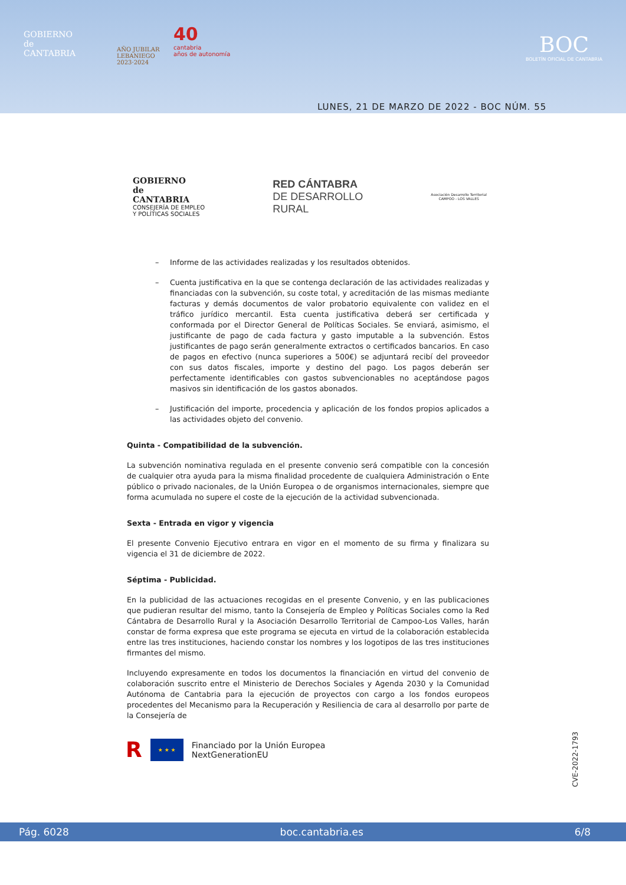GOBIERNO
de
CANTABRIA
AÑO JUBILAR
LEBANIEGO
2023·2024
40
cantabria
años de autonomía
BOC
BOLETÍN OFICIAL DE CANTABRIA
LUNES, 21 DE MARZO DE 2022 - BOC NÚM. 55
GOBIERNO
de
CANTABRIA
CONSEJERÍA DE EMPLEO
Y POLÍTICAS SOCIALES
RED CÁNTABRA
DE DESARROLLO
RURAL
Asociación Desarrollo Territorial
CAMPOO - LOS VALLES
– Informe de las actividades realizadas y los resultados obtenidos.
– Cuenta justificativa en la que se contenga declaración de las actividades realizadas y financiadas con la subvención, su coste total, y acreditación de las mismas mediante facturas y demás documentos de valor probatorio equivalente con validez en el tráfico jurídico mercantil. Esta cuenta justificativa deberá ser certificada y conformada por el Director General de Políticas Sociales. Se enviará, asimismo, el justificante de pago de cada factura y gasto imputable a la subvención. Estos justificantes de pago serán generalmente extractos o certificados bancarios. En caso de pagos en efectivo (nunca superiores a 500€) se adjuntará recibí del proveedor con sus datos fiscales, importe y destino del pago. Los pagos deberán ser perfectamente identificables con gastos subvencionables no aceptándose pagos masivos sin identificación de los gastos abonados.
– Justificación del importe, procedencia y aplicación de los fondos propios aplicados a las actividades objeto del convenio.
Quinta - Compatibilidad de la subvención.
La subvención nominativa regulada en el presente convenio será compatible con la concesión de cualquier otra ayuda para la misma finalidad procedente de cualquiera Administración o Ente público o privado nacionales, de la Unión Europea o de organismos internacionales, siempre que forma acumulada no supere el coste de la ejecución de la actividad subvencionada.
Sexta - Entrada en vigor y vigencia
El presente Convenio Ejecutivo entrara en vigor en el momento de su firma y finalizara su vigencia el 31 de diciembre de 2022.
Séptima - Publicidad.
En la publicidad de las actuaciones recogidas en el presente Convenio, y en las publicaciones que pudieran resultar del mismo, tanto la Consejería de Empleo y Políticas Sociales como la Red Cántabra de Desarrollo Rural y la Asociación Desarrollo Territorial de Campoo-Los Valles, harán constar de forma expresa que este programa se ejecuta en virtud de la colaboración establecida entre las tres instituciones, haciendo constar los nombres y los logotipos de las tres instituciones firmantes del mismo.
Incluyendo expresamente en todos los documentos la financiación en virtud del convenio de colaboración suscrito entre el Ministerio de Derechos Sociales y Agenda 2030 y la Comunidad Autónoma de Cantabria para la ejecución de proyectos con cargo a los fondos europeos procedentes del Mecanismo para la Recuperación y Resiliencia de cara al desarrollo por parte de la Consejería de
R
★ ★ ★
Financiado por la Unión Europea
NextGenerationEU
CVE-2022-1793
Pág. 6028 boc.cantabria.es 6/8